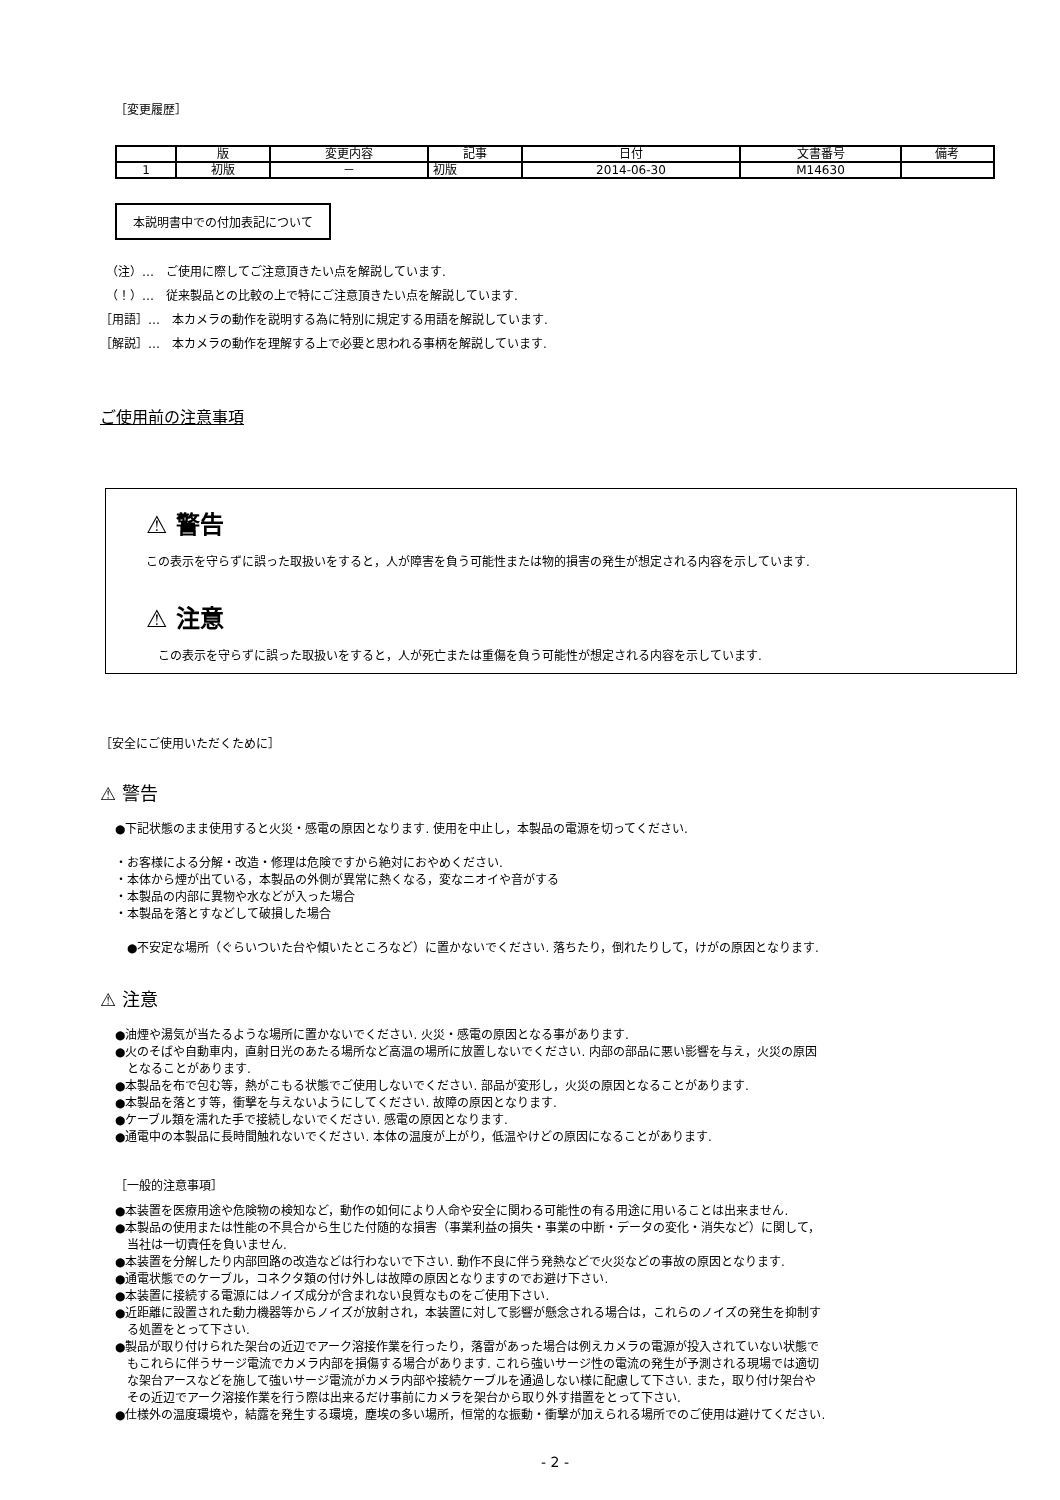［変更履歴］
| | 版 | 変更内容 | 記事 | 日付 | 文書番号 | 備考 |
| --- | --- | --- | --- | --- | --- | --- |
| 1 | 初版 | － | 初版 | 2014-06-30 | M14630 | |
本説明書中での付加表記について
　（注）…　ご使用に際してご注意頂きたい点を解説しています.
　（！）…　従来製品との比較の上で特にご注意頂きたい点を解説しています.
［用語］…　本カメラの動作を説明する為に特別に規定する用語を解説しています.
［解説］…　本カメラの動作を理解する上で必要と思われる事柄を解説しています.
ご使用前の注意事項
⚠ 警告
この表示を守らずに誤った取扱いをすると，人が障害を負う可能性または物的損害の発生が想定される内容を示しています.
⚠ 注意
　この表示を守らずに誤った取扱いをすると，人が死亡または重傷を負う可能性が想定される内容を示しています.
［安全にご使用いただくために］
⚠ 警告
●下記状態のまま使用すると火災・感電の原因となります. 使用を中止し，本製品の電源を切ってください.
・お客様による分解・改造・修理は危険ですから絶対におやめください.
・本体から煙が出ている，本製品の外側が異常に熱くなる，変なニオイや音がする
・本製品の内部に異物や水などが入った場合
・本製品を落とすなどして破損した場合
　●不安定な場所（ぐらいついた台や傾いたところなど）に置かないでください. 落ちたり，倒れたりして，けがの原因となります.
⚠ 注意
●油煙や湯気が当たるような場所に置かないでください. 火災・感電の原因となる事があります.
●火のそばや自動車内，直射日光のあたる場所など高温の場所に放置しないでください. 内部の部品に悪い影響を与え，火災の原因
となることがあります.
●本製品を布で包む等，熱がこもる状態でご使用しないでください. 部品が変形し，火災の原因となることがあります.
●本製品を落とす等，衝撃を与えないようにしてください. 故障の原因となります.
●ケーブル類を濡れた手で接続しないでください. 感電の原因となります.
●通電中の本製品に長時間触れないでください. 本体の温度が上がり，低温やけどの原因になることがあります.
［一般的注意事項］
●本装置を医療用途や危険物の検知など，動作の如何により人命や安全に関わる可能性の有る用途に用いることは出来ません.
●本製品の使用または性能の不具合から生じた付随的な損害（事業利益の損失・事業の中断・データの変化・消失など）に関して，
当社は一切責任を負いません.
●本装置を分解したり内部回路の改造などは行わないで下さい. 動作不良に伴う発熱などで火災などの事故の原因となります.
●通電状態でのケーブル，コネクタ類の付け外しは故障の原因となりますのでお避け下さい.
●本装置に接続する電源にはノイズ成分が含まれない良質なものをご使用下さい.
●近距離に設置された動力機器等からノイズが放射され，本装置に対して影響が懸念される場合は，これらのノイズの発生を抑制す
る処置をとって下さい.
●製品が取り付けられた架台の近辺でアーク溶接作業を行ったり，落雷があった場合は例えカメラの電源が投入されていない状態で
もこれらに伴うサージ電流でカメラ内部を損傷する場合があります. これら強いサージ性の電流の発生が予測される現場では適切
な架台アースなどを施して強いサージ電流がカメラ内部や接続ケーブルを通過しない様に配慮して下さい. また，取り付け架台や
その近辺でアーク溶接作業を行う際は出来るだけ事前にカメラを架台から取り外す措置をとって下さい.
●仕様外の温度環境や，結露を発生する環境，塵埃の多い場所，恒常的な振動・衝撃が加えられる場所でのご使用は避けてください.
- 2 -